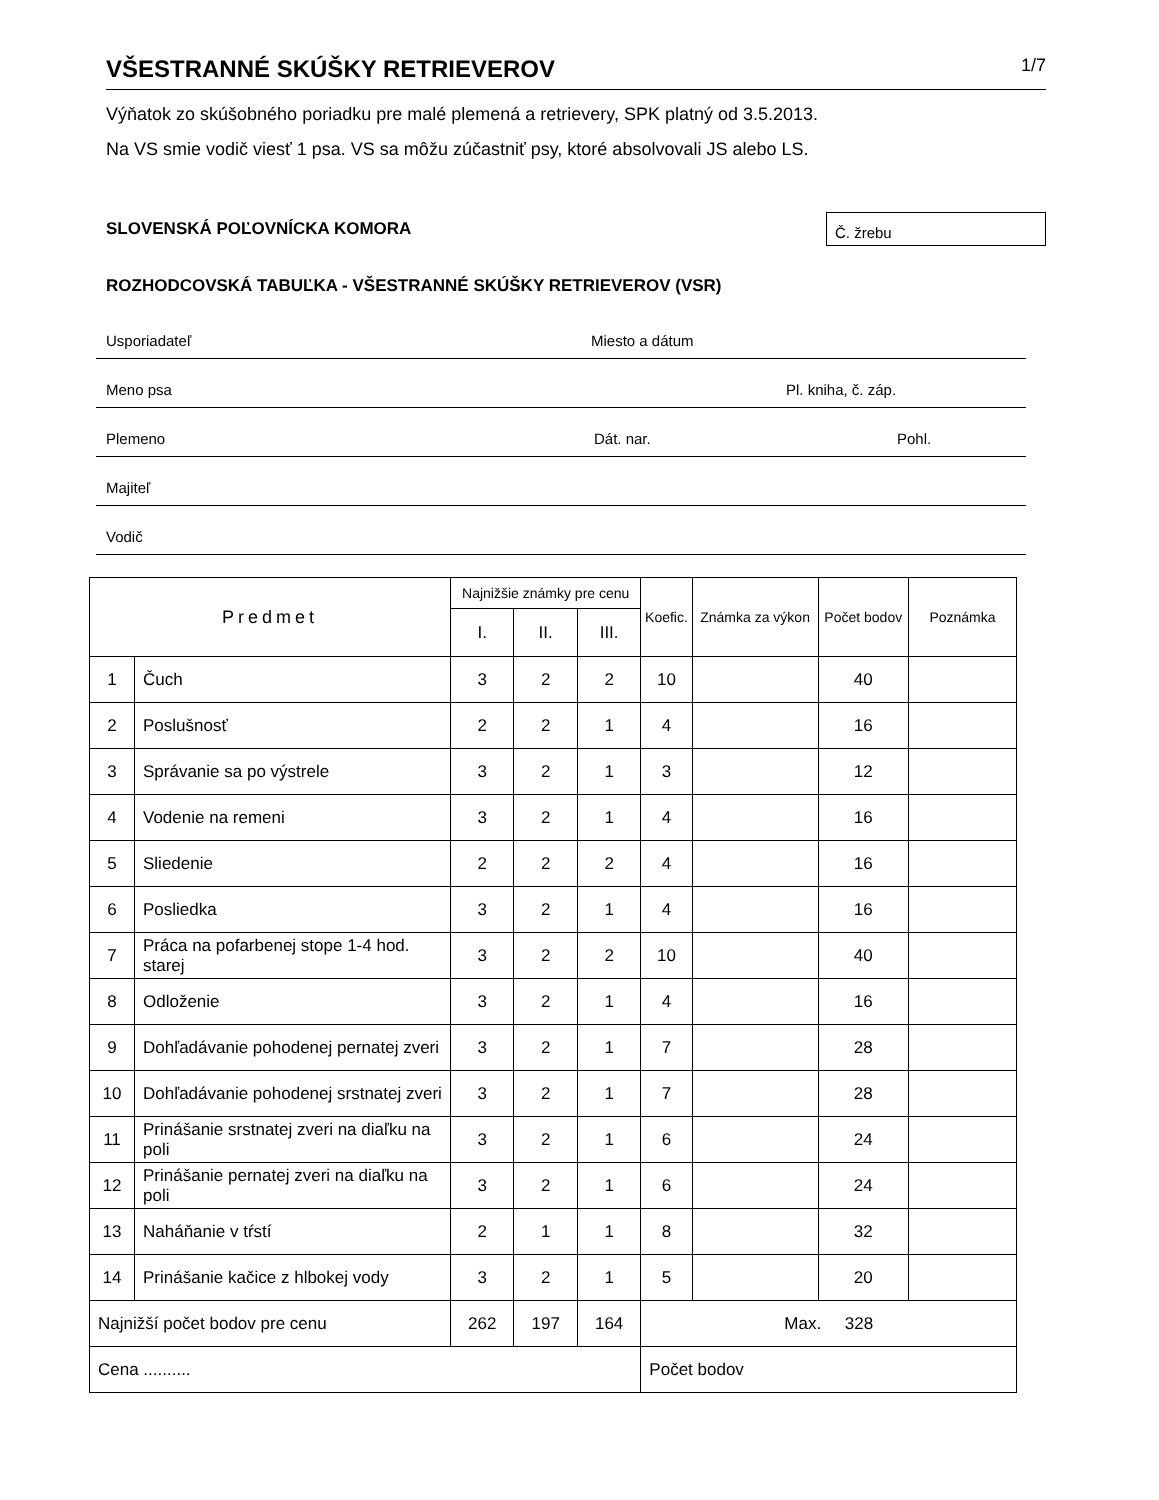VŠESTRANNÉ SKÚŠKY RETRIEVEROV 1/7
Výňatok zo skúšobného poriadku pre malé plemená a retrievery, SPK platný od 3.5.2013.
Na VS smie vodič viesť 1 psa. VS sa môžu zúčastniť psy, ktoré absolvovali JS alebo LS.
SLOVENSKÁ POĽOVNÍCKA KOMORA
Č. žrebu
ROZHODCOVSKÁ TABUĽKA - VŠESTRANNÉ SKÚŠKY RETRIEVEROV (VSR)
Usporiadateľ Miesto a dátum
Meno psa Pl. kniha, č. záp.
Plemeno Dát. nar. Pohl.
Majiteľ
Vodič
| Predmet | | Najnižšie známky pre cenu | | | Koefic. | Známka za výkon | Počet bodov | Poznámka |
| --- | --- | --- | --- | --- | --- | --- | --- | --- |
| | | I. | II. | III. | | | | |
| 1 | Čuch | 3 | 2 | 2 | 10 | | 40 | |
| 2 | Poslušnosť | 2 | 2 | 1 | 4 | | 16 | |
| 3 | Správanie sa po výstrele | 3 | 2 | 1 | 3 | | 12 | |
| 4 | Vodenie na remeni | 3 | 2 | 1 | 4 | | 16 | |
| 5 | Sliedenie | 2 | 2 | 2 | 4 | | 16 | |
| 6 | Posliedka | 3 | 2 | 1 | 4 | | 16 | |
| 7 | Práca na pofarbenej stope 1-4 hod. starej | 3 | 2 | 2 | 10 | | 40 | |
| 8 | Odloženie | 3 | 2 | 1 | 4 | | 16 | |
| 9 | Dohľadávanie pohodenej pernatej zveri | 3 | 2 | 1 | 7 | | 28 | |
| 10 | Dohľadávanie pohodenej srstnatej zveri | 3 | 2 | 1 | 7 | | 28 | |
| 11 | Prinášanie srstnatej zveri na diaľku na poli | 3 | 2 | 1 | 6 | | 24 | |
| 12 | Prinášanie pernatej zveri na diaľku na poli | 3 | 2 | 1 | 6 | | 24 | |
| 13 | Naháňanie v tŕstí | 2 | 1 | 1 | 8 | | 32 | |
| 14 | Prinášanie kačice z hlbokej vody | 3 | 2 | 1 | 5 | | 20 | |
| Najnižší počet bodov pre cenu | | 262 | 197 | 164 | Max. 328 | | | |
| Cena .......... | | | | | Počet bodov | | | |